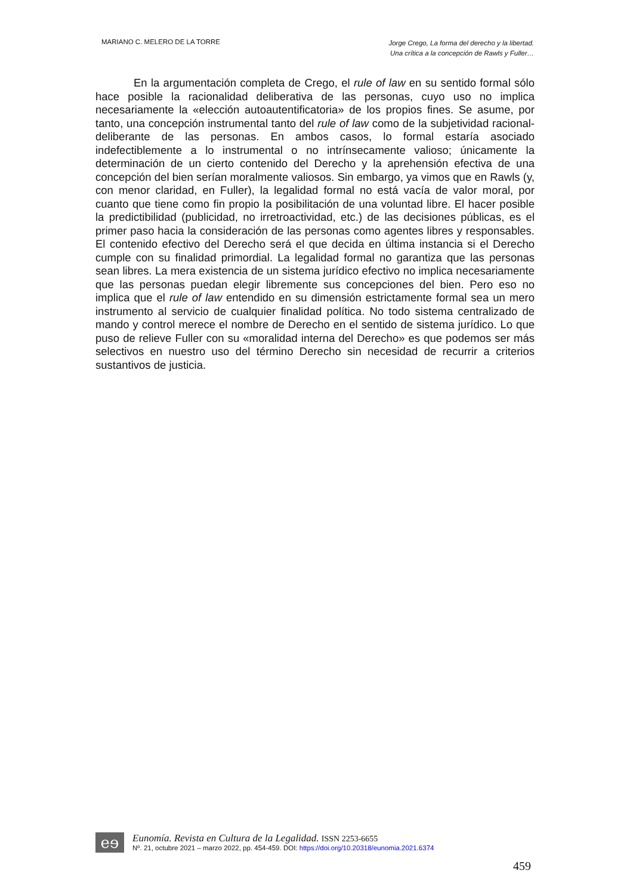MARIANO C. MELERO DE LA TORRE
Jorge Crego, La forma del derecho y la libertad.
Una crítica a la concepción de Rawls y Fuller…
En la argumentación completa de Crego, el rule of law en su sentido formal sólo hace posible la racionalidad deliberativa de las personas, cuyo uso no implica necesariamente la «elección autoautentificatoria» de los propios fines. Se asume, por tanto, una concepción instrumental tanto del rule of law como de la subjetividad racional-deliberante de las personas. En ambos casos, lo formal estaría asociado indefectiblemente a lo instrumental o no intrínsecamente valioso; únicamente la determinación de un cierto contenido del Derecho y la aprehensión efectiva de una concepción del bien serían moralmente valiosos. Sin embargo, ya vimos que en Rawls (y, con menor claridad, en Fuller), la legalidad formal no está vacía de valor moral, por cuanto que tiene como fin propio la posibilitación de una voluntad libre. El hacer posible la predictibilidad (publicidad, no irretroactividad, etc.) de las decisiones públicas, es el primer paso hacia la consideración de las personas como agentes libres y responsables. El contenido efectivo del Derecho será el que decida en última instancia si el Derecho cumple con su finalidad primordial. La legalidad formal no garantiza que las personas sean libres. La mera existencia de un sistema jurídico efectivo no implica necesariamente que las personas puedan elegir libremente sus concepciones del bien. Pero eso no implica que el rule of law entendido en su dimensión estrictamente formal sea un mero instrumento al servicio de cualquier finalidad política. No todo sistema centralizado de mando y control merece el nombre de Derecho en el sentido de sistema jurídico. Lo que puso de relieve Fuller con su «moralidad interna del Derecho» es que podemos ser más selectivos en nuestro uso del término Derecho sin necesidad de recurrir a criterios sustantivos de justicia.
eɘ
Eunomía. Revista en Cultura de la Legalidad. ISSN 2253-6655
Nº. 21, octubre 2021 – marzo 2022, pp. 454-459. DOI: https://doi.org/10.20318/eunomia.2021.6374
459